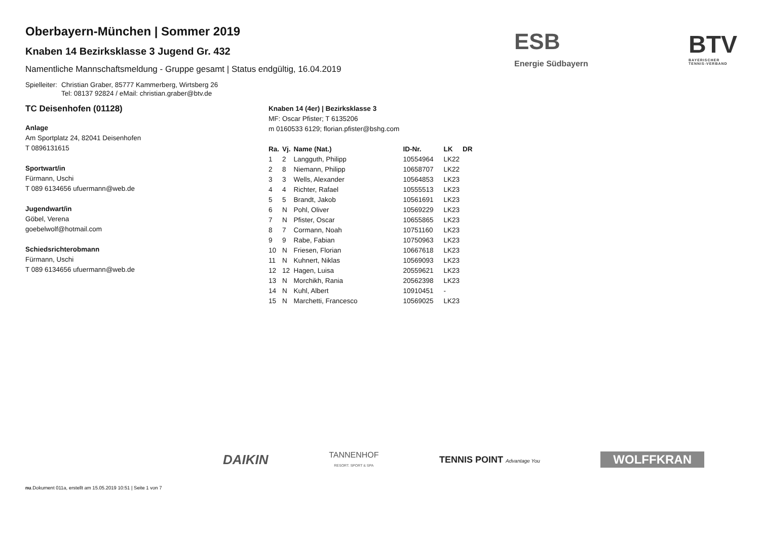ESB
Energie Südbayern
BTV
BAYERISCHER
TENNIS-VERBAND
Oberbayern-München | Sommer 2019
Knaben 14 Bezirksklasse 3 Jugend Gr. 432
Namentliche Mannschaftsmeldung - Gruppe gesamt | Status endgültig, 16.04.2019
Spielleiter: Christian Graber, 85777 Kammerberg, Wirtsberg 26
Tel: 08137 92824 / eMail: christian.graber@btv.de
TC Deisenhofen (01128)
Anlage
Am Sportplatz 24, 82041 Deisenhofen
T 0896131615
Sportwart/in
Fürmann, Uschi
T 089 6134656 ufuermann@web.de
Jugendwart/in
Göbel, Verena
goebelwolf@hotmail.com
Schiedsrichterobmann
Fürmann, Uschi
T 089 6134656 ufuermann@web.de
Knaben 14 (4er) | Bezirksklasse 3
MF: Oscar Pfister; T 6135206
m 0160533 6129; florian.pfister@bshg.com
| Ra. | Vj. | Name (Nat.) | ID-Nr. | LK | DR |
| --- | --- | --- | --- | --- | --- |
| 1 | 2 | Langguth, Philipp | 10554964 | LK22 | |
| 2 | 8 | Niemann, Philipp | 10658707 | LK22 | |
| 3 | 3 | Wells, Alexander | 10564853 | LK23 | |
| 4 | 4 | Richter, Rafael | 10555513 | LK23 | |
| 5 | 5 | Brandt, Jakob | 10561691 | LK23 | |
| 6 | N | Pohl, Oliver | 10569229 | LK23 | |
| 7 | N | Pfister, Oscar | 10655865 | LK23 | |
| 8 | 7 | Cormann, Noah | 10751160 | LK23 | |
| 9 | 9 | Rabe, Fabian | 10750963 | LK23 | |
| 10 | N | Friesen, Florian | 10667618 | LK23 | |
| 11 | N | Kuhnert, Niklas | 10569093 | LK23 | |
| 12 | 12 | Hagen, Luisa | 20559621 | LK23 | |
| 13 | N | Morchikh, Rania | 20562398 | LK23 | |
| 14 | N | Kuhl, Albert | 10910451 | - | |
| 15 | N | Marchetti, Francesco | 10569025 | LK23 | |
DAIKIN TANNENHOF
RESORT. SPORT & SPA TENNIS POINT Advantage You WOLFFKRAN
nu.Dokument 011a, erstellt am 15.05.2019 10:51 | Seite 1 von 7